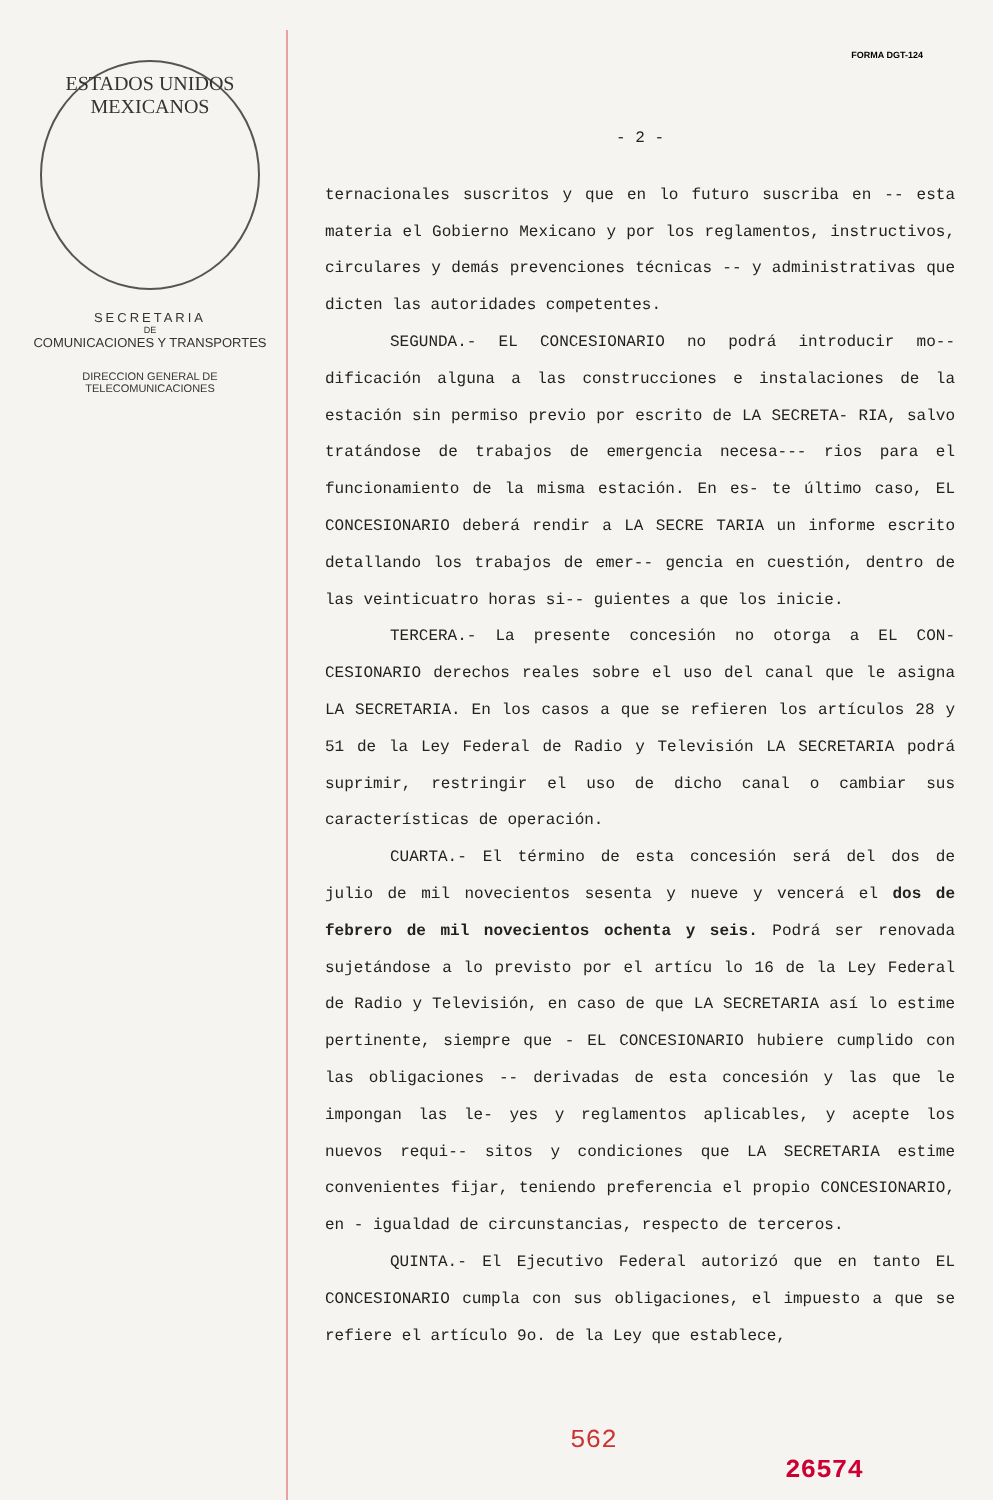FORMA DGT-124
ESTADOS UNIDOS MEXICANOS
SECRETARIA
DE
COMUNICACIONES Y TRANSPORTES
DIRECCION GENERAL DE
TELECOMUNICACIONES
- 2 -
ternacionales suscritos y que en lo futuro suscriba en -- esta materia el Gobierno Mexicano y por los reglamentos, instructivos, circulares y demás prevenciones técnicas -- y administrativas que dicten las autoridades competentes.
SEGUNDA.- EL CONCESIONARIO no podrá introducir mo-- dificación alguna a las construcciones e instalaciones de la estación sin permiso previo por escrito de LA SECRETA- RIA, salvo tratándose de trabajos de emergencia necesa--- rios para el funcionamiento de la misma estación. En es- te último caso, EL CONCESIONARIO deberá rendir a LA SECRE TARIA un informe escrito detallando los trabajos de emer-- gencia en cuestión, dentro de las veinticuatro horas si-- guientes a que los inicie.
TERCERA.- La presente concesión no otorga a EL CON- CESIONARIO derechos reales sobre el uso del canal que le asigna LA SECRETARIA. En los casos a que se refieren los artículos 28 y 51 de la Ley Federal de Radio y Televisión LA SECRETARIA podrá suprimir, restringir el uso de dicho canal o cambiar sus características de operación.
CUARTA.- El término de esta concesión será del dos de julio de mil novecientos sesenta y nueve y vencerá el dos de febrero de mil novecientos ochenta y seis. Podrá ser renovada sujetándose a lo previsto por el artícu lo 16 de la Ley Federal de Radio y Televisión, en caso de que LA SECRETARIA así lo estime pertinente, siempre que - EL CONCESIONARIO hubiere cumplido con las obligaciones -- derivadas de esta concesión y las que le impongan las le- yes y reglamentos aplicables, y acepte los nuevos requi-- sitos y condiciones que LA SECRETARIA estime convenientes fijar, teniendo preferencia el propio CONCESIONARIO, en - igualdad de circunstancias, respecto de terceros.
QUINTA.- El Ejecutivo Federal autorizó que en tanto EL CONCESIONARIO cumpla con sus obligaciones, el impuesto a que se refiere el artículo 9o. de la Ley que establece,
562
26574